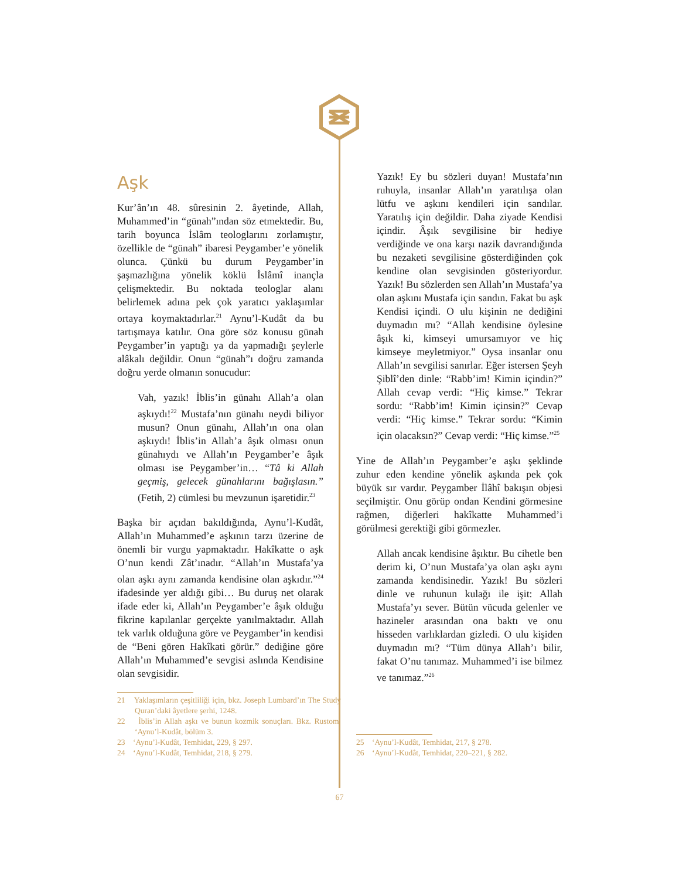Aşk
Kur’ân’ın 48. sûresinin 2. âyetinde, Allah, Muhammed’in “günah”ından söz etmektedir. Bu, tarih boyunca İslâm teologlarını zorlamıştır, özellikle de “günah” ibaresi Peygamber’e yönelik olunca. Çünkü bu durum Peygamber’in şaşmazlığına yönelik köklü İslâmî inançla çelişmektedir. Bu noktada teologlar alanı belirlemek adına pek çok yaratıcı yaklaşımlar ortaya koymaktadırlar.<sup>21</sup> Aynu’l-Kudât da bu tartışmaya katılır. Ona göre söz konusu günah Peygamber’in yaptığı ya da yapmadığı şeylerle alâkalı değildir. Onun “günah”ı doğru zamanda doğru yerde olmanın sonucudur:
Vah, yazık! İblis’in günahı Allah’a olan aşkıydı!<sup>22</sup> Mustafa’nın günahı neydi biliyor musun? Onun günahı, Allah’ın ona olan aşkıydı! İblis’in Allah’a âşık olması onun günahıydı ve Allah’ın Peygamber’e âşık olması ise Peygamber’in… “Tâ ki Allah geçmiş, gelecek günahlarını bağışlasın.” (Fetih, 2) cümlesi bu mevzunun işaretidir.<sup>23</sup>
Başka bir açıdan bakıldığında, Aynu’l-Kudât, Allah’ın Muhammed’e aşkının tarzı üzerine de önemli bir vurgu yapmaktadır. Hakîkatte o aşk O’nun kendi Zât’ınadır. “Allah’ın Mustafa’ya olan aşkı aynı zamanda kendisine olan aşkıdır.”<sup>24</sup> ifadesinde yer aldığı gibi… Bu duruş net olarak ifade eder ki, Allah’ın Peygamber’e âşık olduğu fikrine kapılanlar gerçekte yanılmaktadır. Allah tek varlık olduğuna göre ve Peygamber’in kendisi de “Beni gören Hakîkati görür.” dediğine göre Allah’ın Muhammed’e sevgisi aslında Kendisine olan sevgisidir.
21 Yaklaşımların çeşitliliği için, bkz. Joseph Lumbard’ın The Study Quran’daki âyetlere şerhi, 1248.
22 İblis’in Allah aşkı ve bunun kozmik sonuçları. Bkz. Rustom, ‘Aynu’l-Kudât, bölüm 3.
23 ‘Aynu’l-Kudât, Temhidat, 229, § 297.
24 ‘Aynu’l-Kudât, Temhidat, 218, § 279.
Yazık! Ey bu sözleri duyan! Mustafa’nın ruhuyla, insanlar Allah’ın yaratılışa olan lütfu ve aşkını kendileri için sandılar. Yaratılış için değildir. Daha ziyade Kendisi içindir. Âşık sevgilisine bir hediye verdiğinde ve ona karşı nazik davrandığında bu nezaketi sevgilisine gösterdiğinden çok kendine olan sevgisinden gösteriyordur. Yazık! Bu sözlerden sen Allah’ın Mustafa’ya olan aşkını Mustafa için sandın. Fakat bu aşk Kendisi içindi. O ulu kişinin ne dediğini duymadın mı? “Allah kendisine öylesine âşık ki, kimseyi umursamıyor ve hiç kimseye meyletmiyor.” Oysa insanlar onu Allah’ın sevgilisi sanırlar. Eğer istersen Şeyh Şiblî’den dinle: “Rabb’im! Kimin içindin?” Allah cevap verdi: “Hiç kimse.” Tekrar sordu: “Rabb’im! Kimin içinsin?” Cevap verdi: “Hiç kimse.” Tekrar sordu: “Kimin için olacaksın?” Cevap verdi: “Hiç kimse.”<sup>25</sup>
Yine de Allah’ın Peygamber’e aşkı şeklinde zuhur eden kendine yönelik aşkında pek çok büyük sır vardır. Peygamber İlâhî bakışın objesi seçilmiştir. Onu görüp ondan Kendini görmesine rağmen, diğerleri hakîkatte Muhammed’i görülmesi gerektiği gibi görmezler.
Allah ancak kendisine âşıktır. Bu cihetle ben derim ki, O’nun Mustafa’ya olan aşkı aynı zamanda kendisinedir. Yazık! Bu sözleri dinle ve ruhunun kulağı ile işit: Allah Mustafa’yı sever. Bütün vücuda gelenler ve hazineler arasından ona baktı ve onu hisseden varlıklardan gizledi. O ulu kişiden duymadın mı? “Tüm dünya Allah’ı bilir, fakat O’nu tanımaz. Muhammed’i ise bilmez ve tanımaz.”<sup>26</sup>
25 ‘Aynu’l-Kudât, Temhidat, 217, § 278.
26 ‘Aynu’l-Kudât, Temhidat, 220–221, § 282.
67